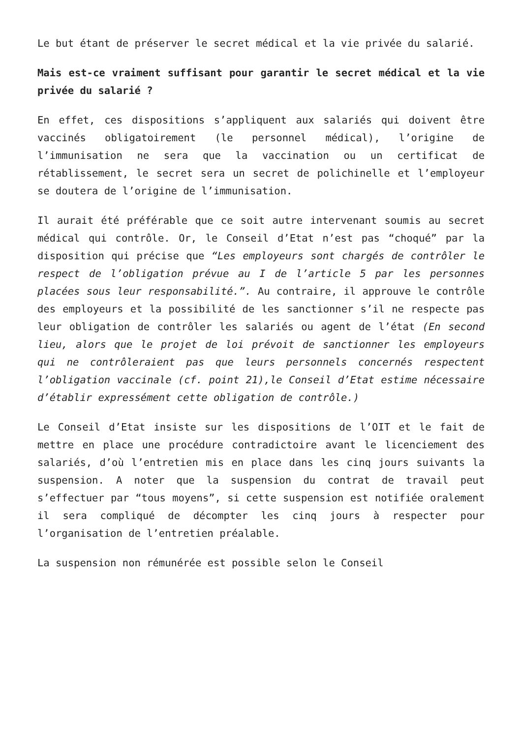Le but étant de préserver le secret médical et la vie privée du salarié.
Mais est-ce vraiment suffisant pour garantir le secret médical et la vie privée du salarié ?
En effet, ces dispositions s’appliquent aux salariés qui doivent être vaccinés obligatoirement (le personnel médical), l’origine de l’immunisation ne sera que la vaccination ou un certificat de rétablissement, le secret sera un secret de polichinelle et l’employeur se doutera de l’origine de l’immunisation.
Il aurait été préférable que ce soit autre intervenant soumis au secret médical qui contrôle. Or, le Conseil d’Etat n’est pas “choqué” par la disposition qui précise que “Les employeurs sont chargés de contrôler le respect de l’obligation prévue au I de l’article 5 par les personnes placées sous leur responsabilité.”. Au contraire, il approuve le contrôle des employeurs et la possibilité de les sanctionner s’il ne respecte pas leur obligation de contrôler les salariés ou agent de l’état (En second lieu, alors que le projet de loi prévoit de sanctionner les employeurs qui ne contrôleraient pas que leurs personnels concernés respectent l’obligation vaccinale (cf. point 21),le Conseil d’Etat estime nécessaire d’établir expressément cette obligation de contrôle.)
Le Conseil d’Etat insiste sur les dispositions de l’OIT et le fait de mettre en place une procédure contradictoire avant le licenciement des salariés, d’où l’entretien mis en place dans les cinq jours suivants la suspension. A noter que la suspension du contrat de travail peut s’effectuer par “tous moyens”, si cette suspension est notifiée oralement il sera compliqué de décompter les cinq jours à respecter pour l’organisation de l’entretien préalable.
La suspension non rémunérée est possible selon le Conseil